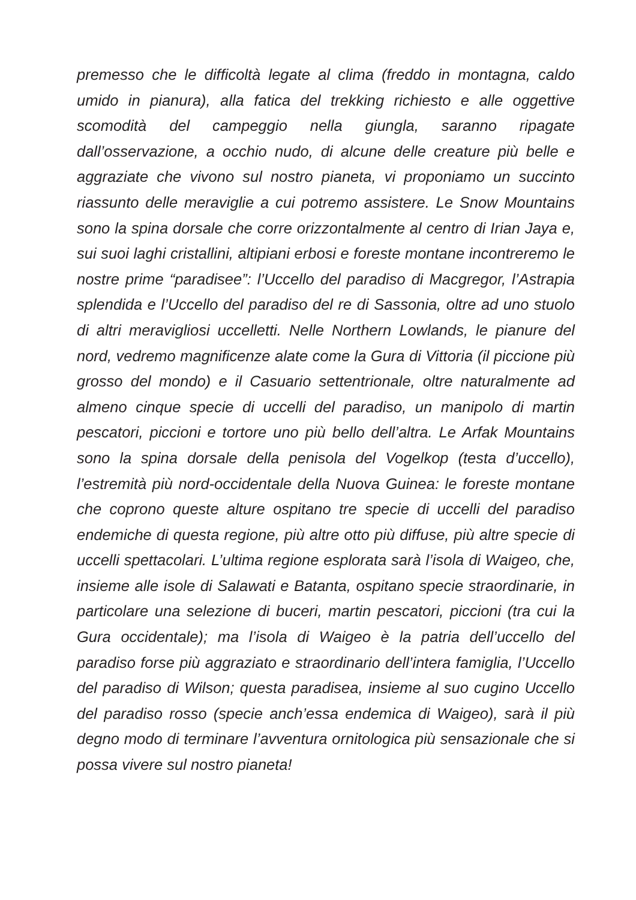premesso che le difficoltà legate al clima (freddo in montagna, caldo umido in pianura), alla fatica del trekking richiesto e alle oggettive scomodità del campeggio nella giungla, saranno ripagate dall’osservazione, a occhio nudo, di alcune delle creature più belle e aggraziate che vivono sul nostro pianeta, vi proponiamo un succinto riassunto delle meraviglie a cui potremo assistere. Le Snow Mountains sono la spina dorsale che corre orizzontalmente al centro di Irian Jaya e, sui suoi laghi cristallini, altipiani erbosi e foreste montane incontreremo le nostre prime “paradisee”: l’Uccello del paradiso di Macgregor, l’Astrapia splendida e l’Uccello del paradiso del re di Sassonia, oltre ad uno stuolo di altri meravigliosi uccelletti. Nelle Northern Lowlands, le pianure del nord, vedremo magnificenze alate come la Gura di Vittoria (il piccione più grosso del mondo) e il Casuario settentrionale, oltre naturalmente ad almeno cinque specie di uccelli del paradiso, un manipolo di martin pescatori, piccioni e tortore uno più bello dell’altra. Le Arfak Mountains sono la spina dorsale della penisola del Vogelkop (testa d’uccello), l’estremità più nord-occidentale della Nuova Guinea: le foreste montane che coprono queste alture ospitano tre specie di uccelli del paradiso endemiche di questa regione, più altre otto più diffuse, più altre specie di uccelli spettacolari. L’ultima regione esplorata sarà l’isola di Waigeo, che, insieme alle isole di Salawati e Batanta, ospitano specie straordinarie, in particolare una selezione di buceri, martin pescatori, piccioni (tra cui la Gura occidentale); ma l’isola di Waigeo è la patria dell’uccello del paradiso forse più aggraziato e straordinario dell’intera famiglia, l’Uccello del paradiso di Wilson; questa paradisea, insieme al suo cugino Uccello del paradiso rosso (specie anch’essa endemica di Waigeo), sarà il più degno modo di terminare l’avventura ornitologica più sensazionale che si possa vivere sul nostro pianeta!